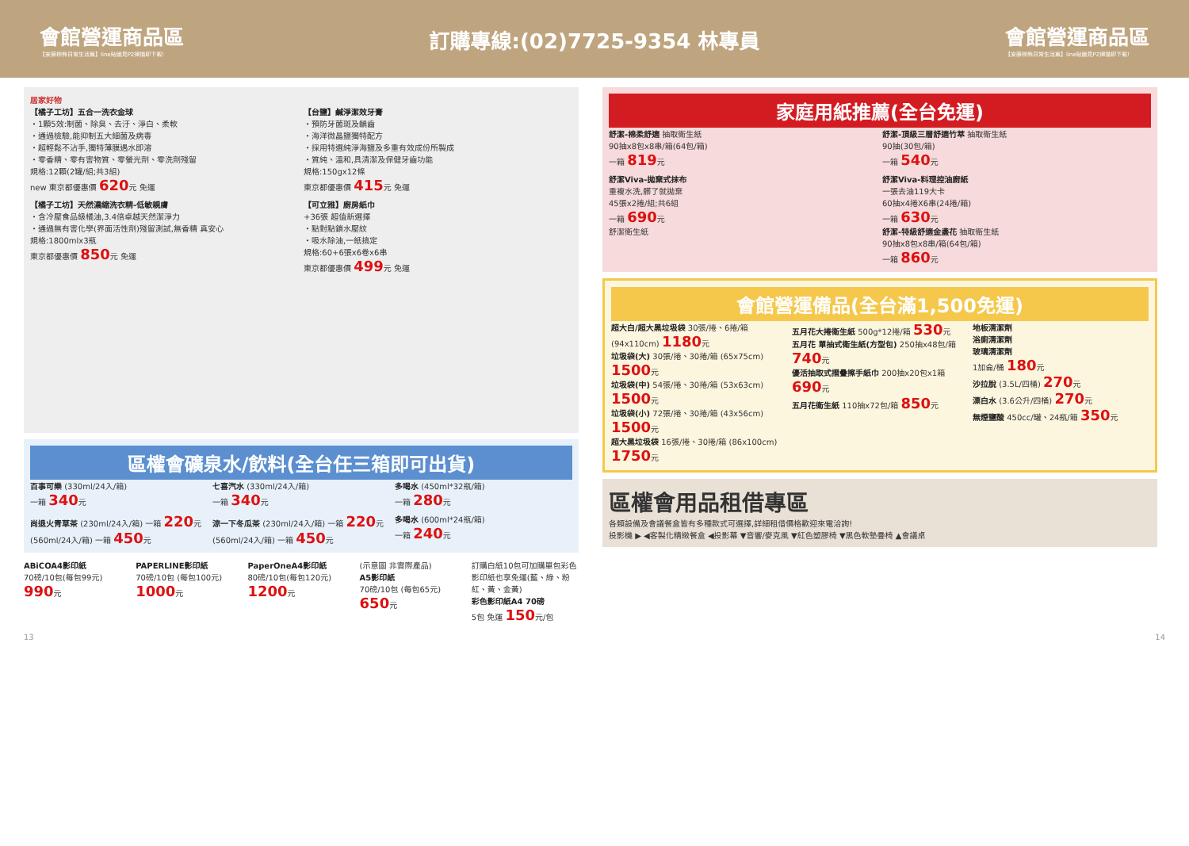會館營運商品區
【安藤棕熊日常生活篇】line貼圖見P2掃描即下載!
訂購專線:(02)7725-9354 林專員
會館營運商品區
【安藤棕熊日常生活篇】line貼圖見P2掃描即下載!
居家好物
【橘子工坊】五合一洗衣金球
・1顆5效:制菌、除臭、去汙、淨白、柔軟
・通過檢驗,能抑制五大細菌及病毒
・超輕鬆不沾手,獨特薄膜遇水即溶
・零香精、零有害物質、零螢光劑、零洗劑殘留
規格:12顆(2罐/組;共3組)
new 東京都優惠價 620元 免運
【台鹽】鹹淨潔效牙膏
・預防牙菌斑及齲齒
・海洋微晶鹽獨特配方
・採用特選純淨海鹽及多重有效成份所製成
・質純、溫和,具清潔及保健牙齒功能
規格:150gx12條
東京都優惠價 415元 免運
【橘子工坊】天然濃縮洗衣精-低敏親膚
・含冷壓食品級橘油,3.4倍卓越天然潔淨力
・通過無有害化學(界面活性劑)殘留測試,無香精 真安心
規格:1800mlx3瓶
東京都優惠價 850元 免運
【可立雅】廚房紙巾
+36張 超值新選擇
・點對點鎖水壓紋
・吸水除油,一紙搞定
規格:60+6張x6卷x6串
東京都優惠價 499元 免運
區權會礦泉水/飲料(全台任三箱即可出貨)
百事可樂 (330ml/24入/箱)
一箱 340元
七喜汽水 (330ml/24入/箱)
一箱 340元
多喝水 (450ml*32瓶/箱)
一箱 280元
尚退火青草茶 (230ml/24入/箱) 一箱 220元
(560ml/24入/箱) 一箱 450元
涼一下冬瓜茶 (230ml/24入/箱) 一箱 220元
(560ml/24入/箱) 一箱 450元
多喝水 (600ml*24瓶/箱)
一箱 240元
ABiCOA4影印紙
70磅/10包(每包99元)
990元
PAPERLINE影印紙
70磅/10包 (每包100元)
1000元
PaperOneA4影印紙
80磅/10包(每包120元)
1200元
(示意圖 非實際產品)
A5影印紙
70磅/10包 (每包65元)
650元
訂購白紙10包可加購單包彩色影印紙也享免運(藍、綠、粉紅、黃、金黃)
彩色影印紙A4 70磅
5包 免運 150元/包
家庭用紙推薦(全台免運)
舒潔-棉柔舒適 抽取衛生紙
90抽x8包x8串/箱(64包/箱)
一箱 819元
舒潔-頂級三層舒適竹萃 抽取衛生紙
90抽(30包/箱)
一箱 540元
舒潔Viva-拋棄式抹布
重複水洗,髒了就拋棄
45張x2捲/組;共6組
一箱 690元
舒潔衛生紙
舒潔Viva-料理控油廚紙
一張去油119大卡
60抽x4捲X6串(24捲/箱)
一箱 630元
舒潔-特級舒適金盞花 抽取衛生紙
90抽x8包x8串/箱(64包/箱)
一箱 860元
會館營運備品(全台滿1,500免運)
超大白/超大黑垃圾袋 30張/捲、6捲/箱 (94x110cm) 1180元
垃圾袋(大) 30張/捲、30捲/箱 (65x75cm) 1500元
垃圾袋(中) 54張/捲、30捲/箱 (53x63cm) 1500元
垃圾袋(小) 72張/捲、30捲/箱 (43x56cm) 1500元
超大黑垃圾袋 16張/捲、30捲/箱 (86x100cm) 1750元
五月花大捲衛生紙 500g*12捲/箱 530元
五月花 單抽式衛生紙(方型包) 250抽x48包/箱 740元
優活抽取式摺疊擦手紙巾 200抽x20包x1箱 690元
五月花衛生紙 110抽x72包/箱 850元
地板清潔劑
浴廁清潔劑
玻璃清潔劑
1加侖/桶 180元
沙拉脫 (3.5L/四桶) 270元
漂白水 (3.6公升/四桶) 270元
無煙鹽酸 450cc/罐、24瓶/箱 350元
區權會用品租借專區
各類設備及會議餐盒皆有多種款式可選擇,詳細租借價格歡迎來電洽詢!
投影機 ▶ ◀客製化精緻餐盒 ◀投影幕 ▼音響/麥克風 ▼紅色塑膠椅 ▼黑色軟墊疊椅 ▲會議桌
13 14